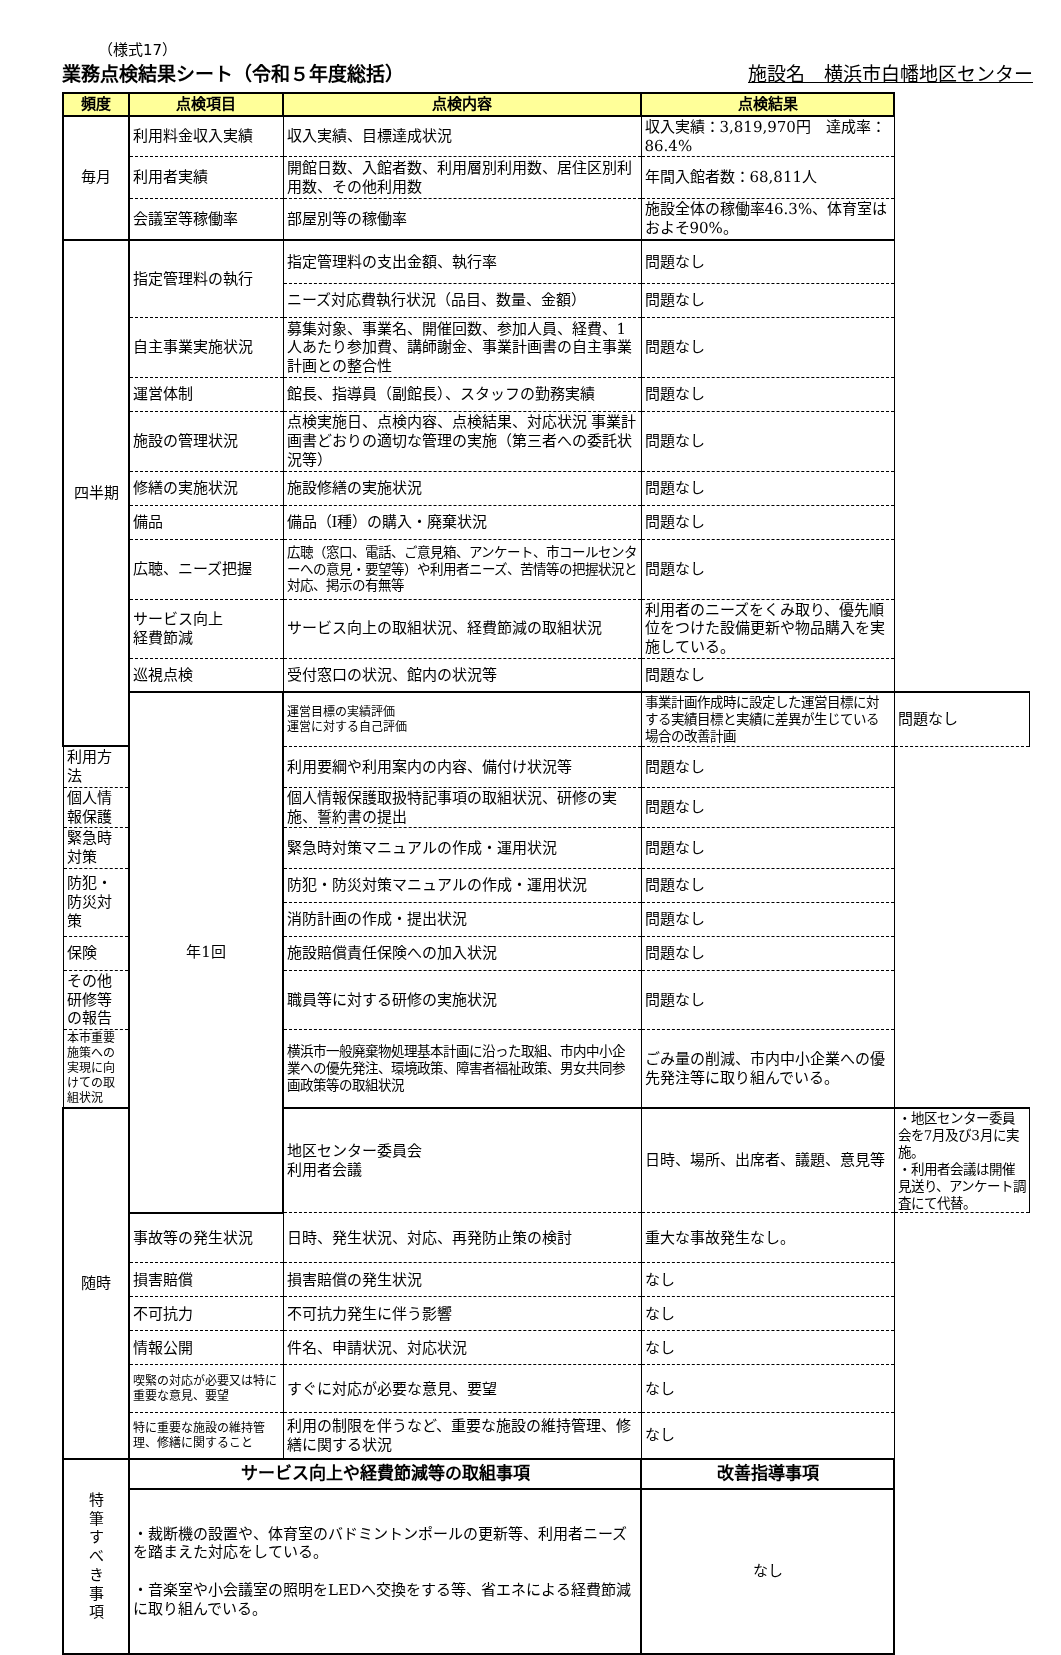（様式17）
業務点検結果シート（令和５年度総括） 施設名　横浜市白幡地区センター
| 頻度 | 点検項目 | 点検内容 | 点検結果 | |
| --- | --- | --- | --- | --- |
| 毎月 | 利用料金収入実績 | 収入実績、目標達成状況 | 収入実績：3,819,970円 達成率：86.4% | |
| | 利用者実績 | 開館日数、入館者数、利用層別利用数、居住区別利用数、その他利用数 | 年間入館者数：68,811人 | |
| | 会議室等稼働率 | 部屋別等の稼働率 | 施設全体の稼働率46.3%、体育室はおよそ90%。 | |
| 四半期 | 指定管理料の執行 | 指定管理料の支出金額、執行率 | 問題なし | |
| | | ニーズ対応費執行状況（品目、数量、金額） | 問題なし | |
| | 自主事業実施状況 | 募集対象、事業名、開催回数、参加人員、経費、1人あたり参加費、講師謝金、事業計画書の自主事業計画との整合性 | 問題なし | |
| | 運営体制 | 館長、指導員（副館長）、スタッフの勤務実績 | 問題なし | |
| | 施設の管理状況 | 点検実施日、点検内容、点検結果、対応状況 事業計画書どおりの適切な管理の実施（第三者への委託状況等） | 問題なし | |
| | 修繕の実施状況 | 施設修繕の実施状況 | 問題なし | |
| | 備品 | 備品（Ⅰ種）の購入・廃棄状況 | 問題なし | |
| | 広聴、ニーズ把握 | 広聴（窓口、電話、ご意見箱、アンケート、市コールセンターへの意見・要望等）や利用者ニーズ、苦情等の把握状況と対応、掲示の有無等 | 問題なし | |
| | サービス向上 経費節減 | サービス向上の取組状況、経費節減の取組状況 | 利用者のニーズをくみ取り、優先順位をつけた設備更新や物品購入を実施している。 | |
| | 巡視点検 | 受付窓口の状況、館内の状況等 | 問題なし | |
| | 年1回 | 運営目標の実績評価 運営に対する自己評価 | 事業計画作成時に設定した運営目標に対する実績目標と実績に差異が生じている場合の改善計画 | 問題なし |
| 利用方法 | | 利用要綱や利用案内の内容、備付け状況等 | 問題なし | |
| 個人情報保護 | | 個人情報保護取扱特記事項の取組状況、研修の実施、誓約書の提出 | 問題なし | |
| 緊急時対策 | | 緊急時対策マニュアルの作成・運用状況 | 問題なし | |
| 防犯・防災対策 | | 防犯・防災対策マニュアルの作成・運用状況 | 問題なし | |
| | | 消防計画の作成・提出状況 | 問題なし | |
| 保険 | | 施設賠償責任保険への加入状況 | 問題なし | |
| その他研修等の報告 | | 職員等に対する研修の実施状況 | 問題なし | |
| 本市重要施策への実現に向けての取組状況 | | 横浜市一般廃棄物処理基本計画に沿った取組、市内中小企業への優先発注、環境政策、障害者福祉政策、男女共同参画政策等の取組状況 | ごみ量の削減、市内中小企業への優先発注等に取り組んでいる。 | |
| 随時 | | 地区センター委員会 利用者会議 | 日時、場所、出席者、議題、意見等 | ・地区センター委員会を7月及び3月に実施。 ・利用者会議は開催見送り、アンケート調査にて代替。 |
| | 事故等の発生状況 | 日時、発生状況、対応、再発防止策の検討 | 重大な事故発生なし。 | |
| | 損害賠償 | 損害賠償の発生状況 | なし | |
| | 不可抗力 | 不可抗力発生に伴う影響 | なし | |
| | 情報公開 | 件名、申請状況、対応状況 | なし | |
| | 喫緊の対応が必要又は特に重要な意見、要望 | すぐに対応が必要な意見、要望 | なし | |
| | 特に重要な施設の維持管理、修繕に関すること | 利用の制限を伴うなど、重要な施設の維持管理、修繕に関する状況 | なし | |
| 特 筆 す べ き 事 項 | サービス向上や経費節減等の取組事項 | | 改善指導事項 | |
| | ・裁断機の設置や、体育室のバドミントンポールの更新等、利用者ニーズを踏まえた対応をしている。 ・音楽室や小会議室の照明をLEDへ交換をする等、省エネによる経費節減に取り組んでいる。 | | なし | |